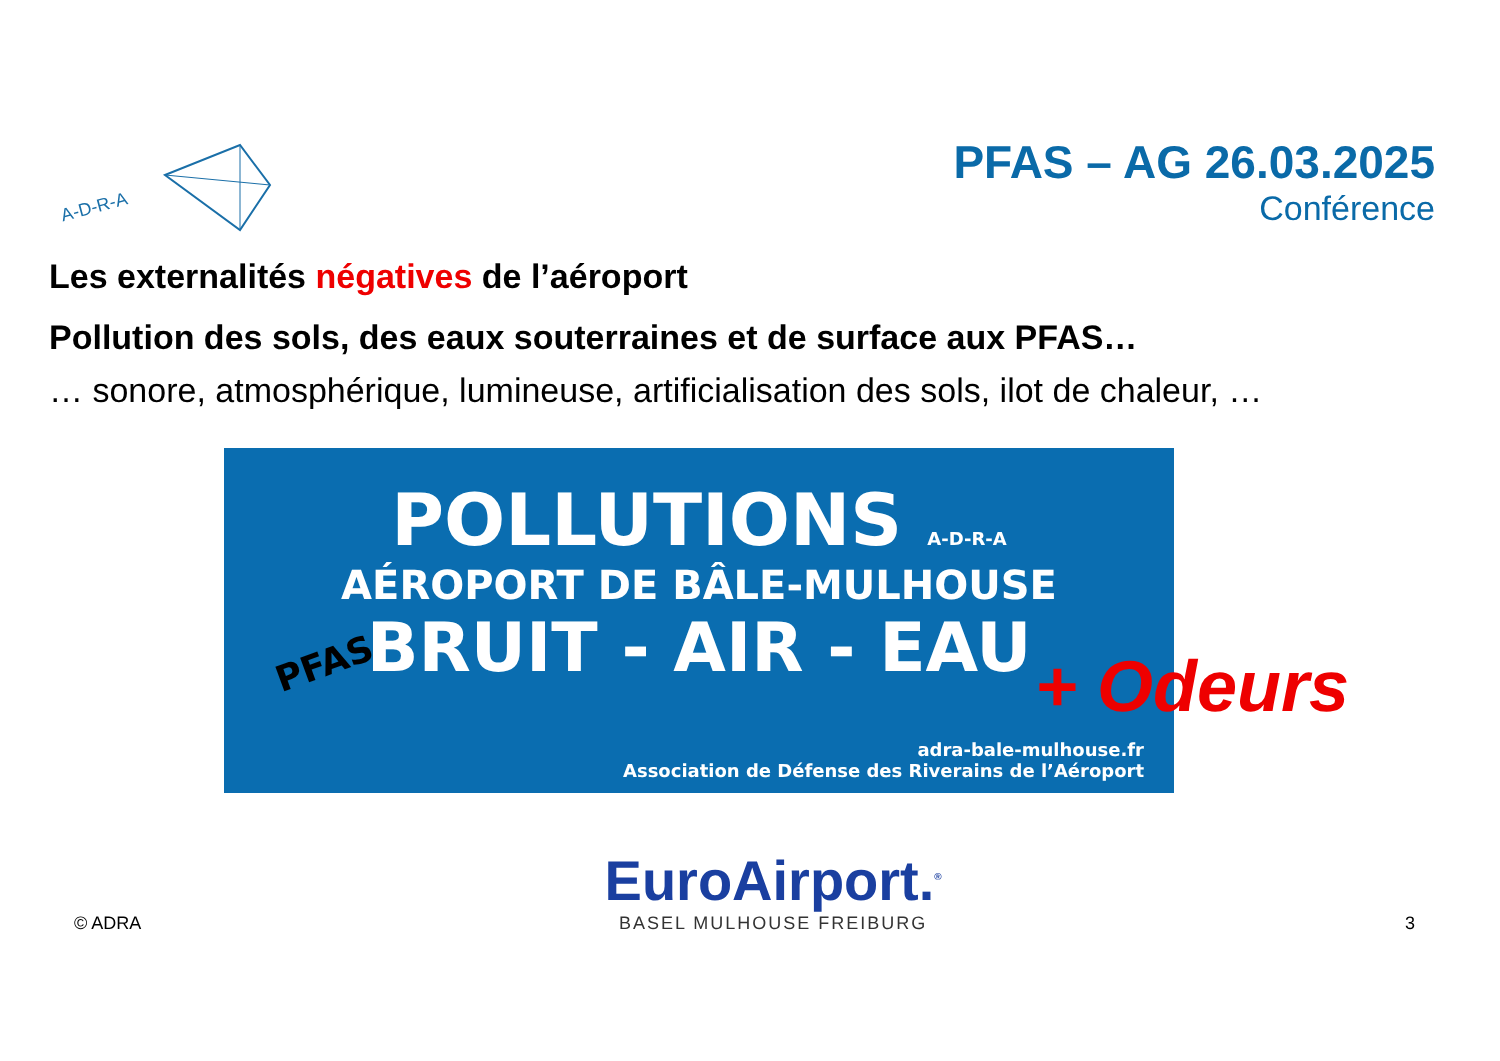A-D-R-A
PFAS – AG 26.03.2025
Conférence
Les externalités négatives de l’aéroport
Pollution des sols, des eaux souterraines et de surface aux PFAS…
… sonore, atmosphérique, lumineuse, artificialisation des sols, ilot de chaleur, …
POLLUTIONS A-D-R-A
AÉROPORT DE BÂLE-MULHOUSE
BRUIT - AIR - EAU
PFAS
adra-bale-mulhouse.fr
Association de Défense des Riverains de l’Aéroport
+ Odeurs
© ADRA
EuroAirport.<sup>®</sup>
BASEL MULHOUSE FREIBURG
3